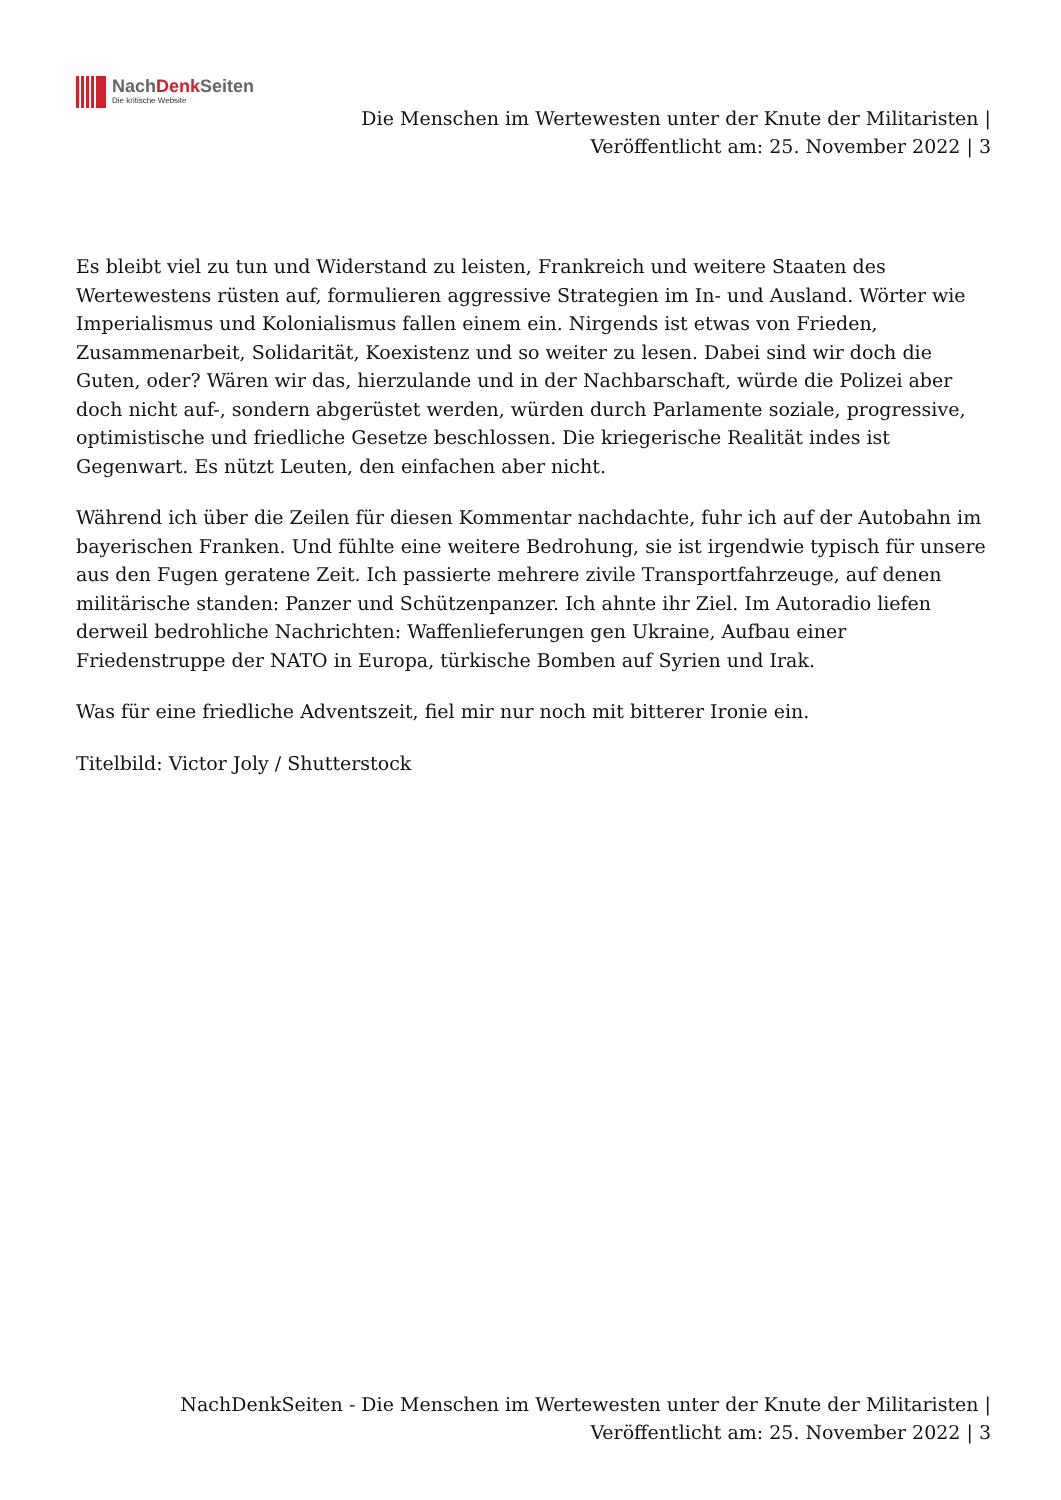NachDenk Seiten
Die kritische Website
Die Menschen im Wertewesten unter der Knute der Militaristen |
Veröffentlicht am: 25. November 2022 | 3
Es bleibt viel zu tun und Widerstand zu leisten, Frankreich und weitere Staaten des Wertewestens rüsten auf, formulieren aggressive Strategien im In- und Ausland. Wörter wie Imperialismus und Kolonialismus fallen einem ein. Nirgends ist etwas von Frieden, Zusammenarbeit, Solidarität, Koexistenz und so weiter zu lesen. Dabei sind wir doch die Guten, oder? Wären wir das, hierzulande und in der Nachbarschaft, würde die Polizei aber doch nicht auf-, sondern abgerüstet werden, würden durch Parlamente soziale, progressive, optimistische und friedliche Gesetze beschlossen. Die kriegerische Realität indes ist Gegenwart. Es nützt Leuten, den einfachen aber nicht.
Während ich über die Zeilen für diesen Kommentar nachdachte, fuhr ich auf der Autobahn im bayerischen Franken. Und fühlte eine weitere Bedrohung, sie ist irgendwie typisch für unsere aus den Fugen geratene Zeit. Ich passierte mehrere zivile Transportfahrzeuge, auf denen militärische standen: Panzer und Schützenpanzer. Ich ahnte ihr Ziel. Im Autoradio liefen derweil bedrohliche Nachrichten: Waffenlieferungen gen Ukraine, Aufbau einer Friedenstruppe der NATO in Europa, türkische Bomben auf Syrien und Irak.
Was für eine friedliche Adventszeit, fiel mir nur noch mit bitterer Ironie ein.
Titelbild: Victor Joly / Shutterstock
NachDenkSeiten - Die Menschen im Wertewesten unter der Knute der Militaristen |
Veröffentlicht am: 25. November 2022 | 3